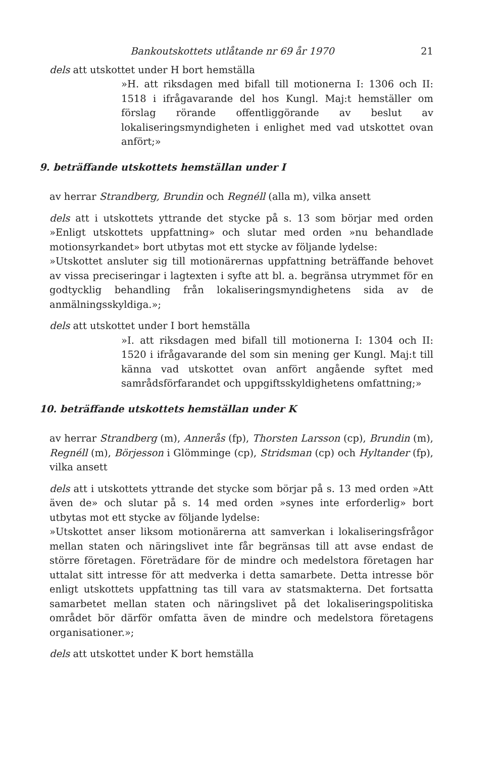Bankoutskottets utlåtande nr 69 år 1970 21
dels att utskottet under H bort hemställa
»H. att riksdagen med bifall till motionerna I: 1306 och II: 1518 i ifrågavarande del hos Kungl. Maj:t hemställer om förslag rörande offentliggörande av beslut av lokaliseringsmyndigheten i enlighet med vad utskottet ovan anfört;»
9. beträffande utskottets hemställan under I
av herrar Strandberg, Brundin och Regnéll (alla m), vilka ansett
dels att i utskottets yttrande det stycke på s. 13 som börjar med orden »Enligt utskottets uppfattning» och slutar med orden »nu behandlade motionsyrkandet» bort utbytas mot ett stycke av följande lydelse:
»Utskottet ansluter sig till motionärernas uppfattning beträffande behovet av vissa preciseringar i lagtexten i syfte att bl. a. begränsa utrymmet för en godtycklig behandling från lokaliseringsmyndighetens sida av de anmälningsskyldiga.»;
dels att utskottet under I bort hemställa
»I. att riksdagen med bifall till motionerna I: 1304 och II: 1520 i ifrågavarande del som sin mening ger Kungl. Maj:t till känna vad utskottet ovan anfört angående syftet med samrådsförfarandet och uppgiftsskyldighetens omfattning;»
10. beträffande utskottets hemställan under K
av herrar Strandberg (m), Annerås (fp), Thorsten Larsson (cp), Brundin (m), Regnéll (m), Börjesson i Glömminge (cp), Stridsman (cp) och Hyltander (fp), vilka ansett
dels att i utskottets yttrande det stycke som börjar på s. 13 med orden »Att även de» och slutar på s. 14 med orden »synes inte erforderlig» bort utbytas mot ett stycke av följande lydelse:
»Utskottet anser liksom motionärerna att samverkan i lokaliseringsfrågor mellan staten och näringslivet inte får begränsas till att avse endast de större företagen. Företrädare för de mindre och medelstora företagen har uttalat sitt intresse för att medverka i detta samarbete. Detta intresse bör enligt utskottets uppfattning tas till vara av statsmakterna. Det fortsatta samarbetet mellan staten och näringslivet på det lokaliseringspolitiska området bör därför omfatta även de mindre och medelstora företagens organisationer.»;
dels att utskottet under K bort hemställa